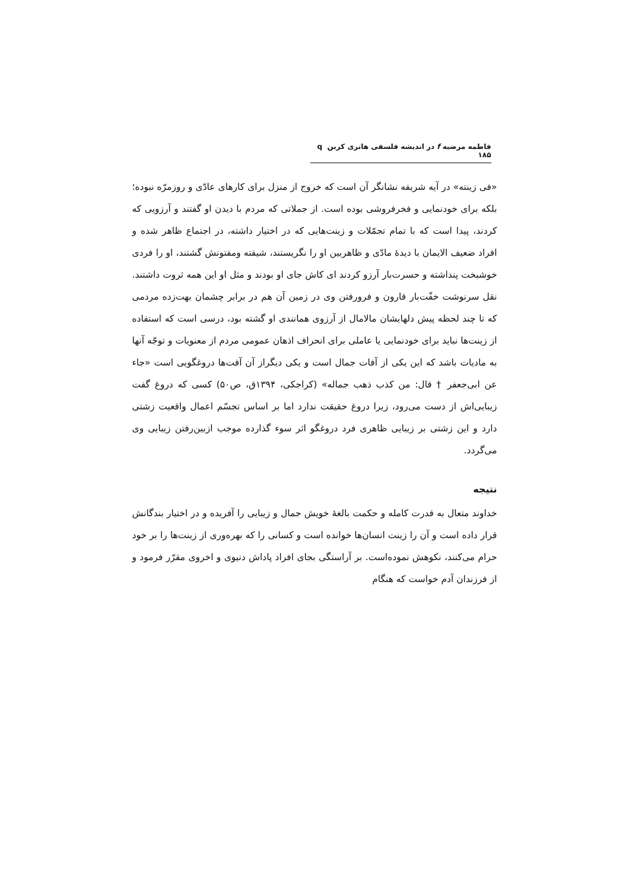فاطمه مرضیه f در اندیشه فلسفی هانری کربن q ۱۸۵
«فی زینته» در آیه شریفه نشانگر آن است که خروج از منزل برای کارهای عادّی و روزمرّه نبوده؛ بلکه برای خودنمایی و فخرفروشی بوده است. از جملاتی که مردم با دیدن او گفتند و آرزویی که کردند، پیدا است که با تمام تجمّلات و زینت‌هایی که در اختیار داشته، در اجتماع ظاهر شده و افراد ضعیف الایمان با دیدۀ مادّی و ظاهربین او را نگریستند، شیفته ومفتونش گشتند، او را فردی خوشبخت پنداشته و حسرت‌بار آرزو کردند ای کاش جای او بودند و مثل او این همه ثروت داشتند. نقل سرنوشت خفّت‌بار قارون و فرورفتن وی در زمین آن هم در برابر چشمان بهت‌زده مردمی که تا چند لحظه پیش دلهایشان مالامال از آرزوی همانندی او گشته بود، درسی است که استفاده از زینت‌ها نباید برای خودنمایی یا عاملی برای انحراف اذهان عمومی مردم از معنویات و توجّه آنها به مادیات باشد که این یکی از آفات جمال است و یکی دیگراز آن آفت‌ها دروغگویی است «جاء عن ابی‌جعفر † قال: من کذب ذهب جماله» (کراجکی، ۱۳۹۴ق، ص۵۰) کسی که دروغ گفت زیبایی‌اش از دست می‌رود، زیرا دروغ حقیقت ندارد اما بر اساس تجسّم اعمال واقعیت زشتی دارد و این زشتی بر زیبایی ظاهری فرد دروغگو اثر سوء گذارده موجب ازبین‌رفتن زیبایی وی می‌گردد.
نتیجه
خداوند متعال به قدرت کامله و حکمت بالغۀ خویش جمال و زیبایی را آفریده و در اختیار بندگانش قرار داده است و آن را زینت انسان‌ها خوانده است و کسانی را که بهره‌وری از زینت‌ها را بر خود حرام می‌کنند، نکوهش نموده‌است. بر آراستگی بجای افراد پاداش دنیوی و اخروی مقرّر فرمود و از فرزندان آدم خواست که هنگام